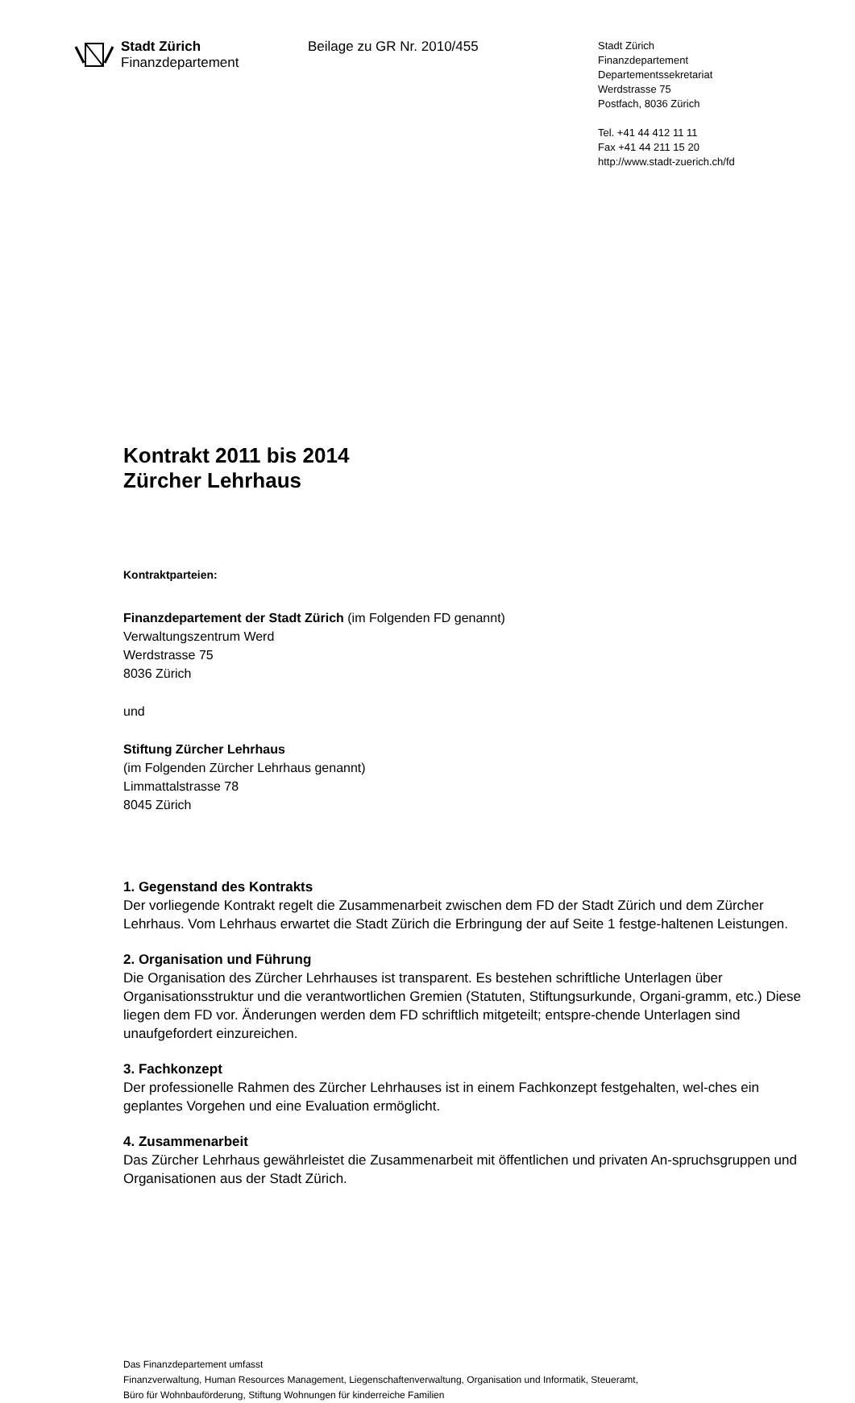Stadt Zürich
Finanzdepartement
Beilage zu GR Nr. 2010/455
Stadt Zürich
Finanzdepartement
Departementssekretariat
Werdstrasse 75
Postfach, 8036 Zürich
Tel. +41 44 412 11 11
Fax +41 44 211 15 20
http://www.stadt-zuerich.ch/fd
Kontrakt 2011 bis 2014
Zürcher Lehrhaus
Kontraktparteien:
Finanzdepartement der Stadt Zürich (im Folgenden FD genannt)
Verwaltungszentrum Werd
Werdstrasse 75
8036 Zürich
und
Stiftung Zürcher Lehrhaus
(im Folgenden Zürcher Lehrhaus genannt)
Limmattalstrasse 78
8045 Zürich
1. Gegenstand des Kontrakts
Der vorliegende Kontrakt regelt die Zusammenarbeit zwischen dem FD der Stadt Zürich und dem Zürcher Lehrhaus. Vom Lehrhaus erwartet die Stadt Zürich die Erbringung der auf Seite 1 festge-haltenen Leistungen.
2. Organisation und Führung
Die Organisation des Zürcher Lehrhauses ist transparent. Es bestehen schriftliche Unterlagen über Organisationsstruktur und die verantwortlichen Gremien (Statuten, Stiftungsurkunde, Organi-gramm, etc.) Diese liegen dem FD vor. Änderungen werden dem FD schriftlich mitgeteilt; entspre-chende Unterlagen sind unaufgefordert einzureichen.
3. Fachkonzept
Der professionelle Rahmen des Zürcher Lehrhauses ist in einem Fachkonzept festgehalten, wel-ches ein geplantes Vorgehen und eine Evaluation ermöglicht.
4. Zusammenarbeit
Das Zürcher Lehrhaus gewährleistet die Zusammenarbeit mit öffentlichen und privaten An-spruchsgruppen und Organisationen aus der Stadt Zürich.
Das Finanzdepartement umfasst
Finanzverwaltung, Human Resources Management, Liegenschaftenverwaltung, Organisation und Informatik, Steueramt,
Büro für Wohnbauförderung, Stiftung Wohnungen für kinderreiche Familien